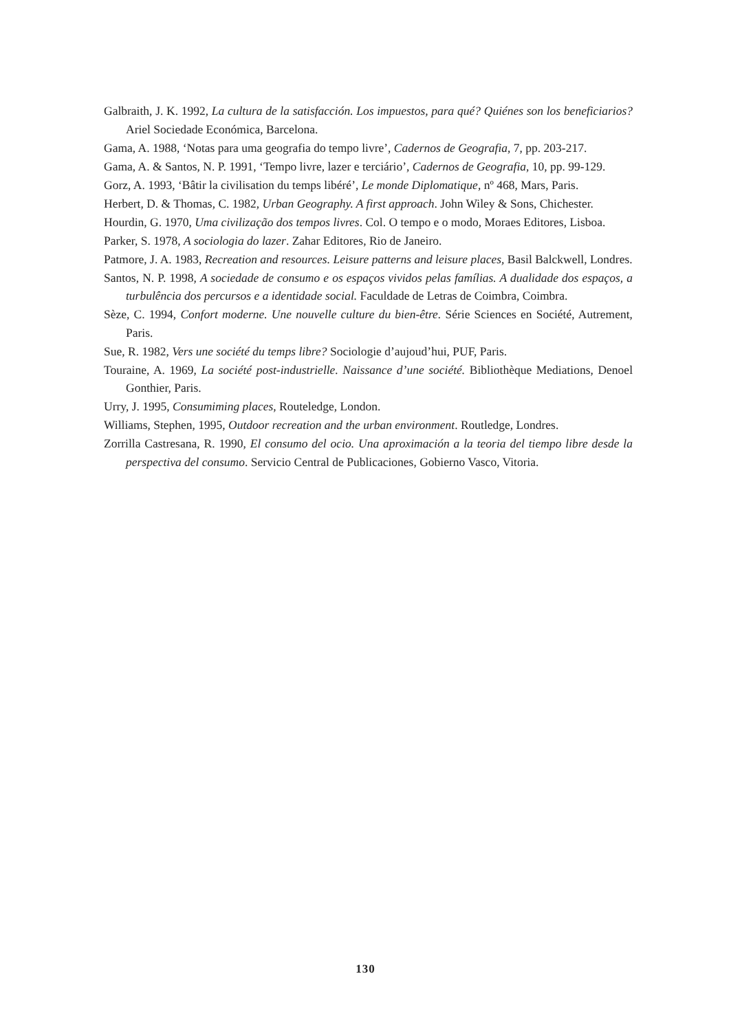Galbraith, J. K. 1992, La cultura de la satisfacción. Los impuestos, para qué? Quiénes son los beneficiarios? Ariel Sociedade Económica, Barcelona.
Gama, A. 1988, ‘Notas para uma geografia do tempo livre’, Cadernos de Geografia, 7, pp. 203-217.
Gama, A. & Santos, N. P. 1991, ‘Tempo livre, lazer e terciário’, Cadernos de Geografia, 10, pp. 99-129.
Gorz, A. 1993, ‘Bâtir la civilisation du temps libéré’, Le monde Diplomatique, nº 468, Mars, Paris.
Herbert, D. & Thomas, C. 1982, Urban Geography. A first approach. John Wiley & Sons, Chichester.
Hourdin, G. 1970, Uma civilização dos tempos livres. Col. O tempo e o modo, Moraes Editores, Lisboa.
Parker, S. 1978, A sociologia do lazer. Zahar Editores, Rio de Janeiro.
Patmore, J. A. 1983, Recreation and resources. Leisure patterns and leisure places, Basil Balckwell, Londres.
Santos, N. P. 1998, A sociedade de consumo e os espaços vividos pelas famílias. A dualidade dos espaços, a turbulência dos percursos e a identidade social. Faculdade de Letras de Coimbra, Coimbra.
Sèze, C. 1994, Confort moderne. Une nouvelle culture du bien-être. Série Sciences en Société, Autrement, Paris.
Sue, R. 1982, Vers une société du temps libre? Sociologie d’aujoud’hui, PUF, Paris.
Touraine, A. 1969, La société post-industrielle. Naissance d’une société. Bibliothèque Mediations, Denoel Gonthier, Paris.
Urry, J. 1995, Consumiming places, Routeledge, London.
Williams, Stephen, 1995, Outdoor recreation and the urban environment. Routledge, Londres.
Zorrilla Castresana, R. 1990, El consumo del ocio. Una aproximación a la teoria del tiempo libre desde la perspectiva del consumo. Servicio Central de Publicaciones, Gobierno Vasco, Vitoria.
130